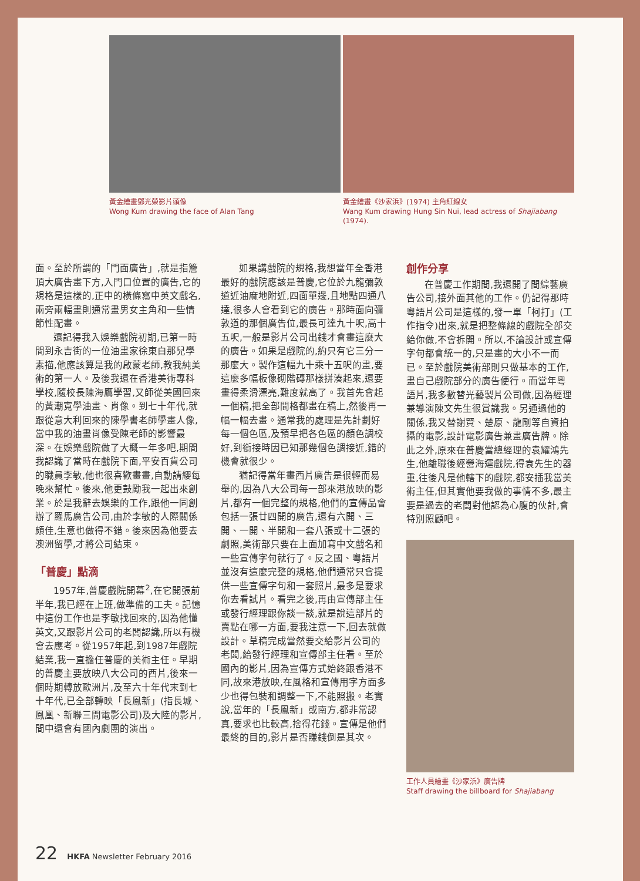黃金繪畫鄧光榮影片頭像
Wong Kum drawing the face of Alan Tang
黃金繪畫《沙家浜》(1974) 主角紅線女
Wang Kum drawing Hung Sin Nui, lead actress of Shajiabang (1974).
面。至於所謂的「門面廣告」,就是指簷頂大廣告畫下方,入門口位置的廣告,它的規格是這樣的,正中的橫條寫中英文戲名,兩旁兩幅畫則通常畫男女主角和一些情節性配畫。
還記得我入娛樂戲院初期,已第一時間到永吉街的一位油畫家徐東白那兒學素描,他應該算是我的啟蒙老師,教我純美術的第一人。及後我還在香港美術專科學校,隨校長陳海鷹學習,又師從美國回來的黃潮寬學油畫、肖像。到七十年代,就跟從意大利回來的陳學書老師學畫人像,當中我的油畫肖像受陳老師的影響最深。在娛樂戲院做了大概一年多吧,期間我認識了當時在戲院下面,平安百貨公司的職員李敏,他也很喜歡畫畫,自動請纓每晚來幫忙。後來,他更鼓勵我一起出來創業。於是我辭去娛樂的工作,跟他一同創辦了羅馬廣告公司,由於李敏的人際關係頗佳,生意也做得不錯。後來因為他要去澳洲留學,才將公司結束。
「普慶」點滴
1957年,普慶戲院開幕<sup>2</sup>,在它開張前半年,我已經在上班,做準備的工夫。記憶中這份工作也是李敏找回來的,因為他懂英文,又跟影片公司的老闆認識,所以有機會去應考。從1957年起,到1987年戲院結業,我一直擔任普慶的美術主任。早期的普慶主要放映八大公司的西片,後來一個時期轉放歐洲片,及至六十年代末到七十年代,已全部轉映「長鳳新」(指長城、鳳凰、新聯三間電影公司)及大陸的影片,間中還會有國內劇團的演出。
如果講戲院的規格,我想當年全香港最好的戲院應該是普慶,它位於九龍彌敦道近油麻地附近,四面單邊,且地點四通八達,很多人會看到它的廣告。那時面向彌敦道的那個廣告位,最長可達九十呎,高十五呎,一般是影片公司出錢才會畫這麼大的廣告。如果是戲院的,約只有它三分一那麼大。製作這幅九十乘十五呎的畫,要這麼多幅板像砌階磚那樣拼湊起來,還要畫得柔滑漂亮,難度就高了。我首先會起一個稿,把全部間格都畫在稿上,然後再一幅一幅去畫。通常我的處理是先計劃好每一個色區,及預早把各色區的顏色調校好,到銜接時因已知那幾個色調接近,錯的機會就很少。
猶記得當年畫西片廣告是很輕而易舉的,因為八大公司每一部來港放映的影片,都有一個完整的規格,他們的宣傳品會包括一張廿四開的廣告,還有六開、三開、一開、半開和一套八張或十二張的劇照,美術部只要在上面加寫中文戲名和一些宣傳字句就行了。反之國、粵語片並沒有這麼完整的規格,他們通常只會提供一些宣傳字句和一套照片,最多是要求你去看試片。看完之後,再由宣傳部主任或發行經理跟你談一談,就是說這部片的賣點在哪一方面,要我注意一下,回去就做設計。草稿完成當然要交給影片公司的老闆,給發行經理和宣傳部主任看。至於國內的影片,因為宣傳方式始終跟香港不同,故來港放映,在風格和宣傳用字方面多少也得包裝和調整一下,不能照搬。老實說,當年的「長鳳新」或南方,都非常認真,要求也比較高,捨得花錢。宣傳是他們最終的目的,影片是否賺錢倒是其次。
創作分享
在普慶工作期間,我還開了間綜藝廣告公司,接外面其他的工作。仍記得那時粵語片公司是這樣的,發一單「柯打」(工作指令)出來,就是把整條線的戲院全部交給你做,不會拆開。所以,不論設計或宣傳字句都會統一的,只是畫的大小不一而已。至於戲院美術部則只做基本的工作,畫自己戲院部分的廣告便行。而當年粵語片,我多數替光藝製片公司做,因為經理兼導演陳文先生很賞識我。另通過他的關係,我又替謝賢、楚原、龍剛等自資拍攝的電影,設計電影廣告兼畫廣告牌。除此之外,原來在普慶當總經理的袁耀鴻先生,他離職後經營海運戲院,得袁先生的器重,往後凡是他轄下的戲院,都安插我當美術主任,但其實他要我做的事情不多,最主要是過去的老闆對他認為心腹的伙計,會特別照顧吧。
工作人員繪畫《沙家浜》廣告牌
Staff drawing the billboard for Shajiabang
22 HKFA Newsletter February 2016